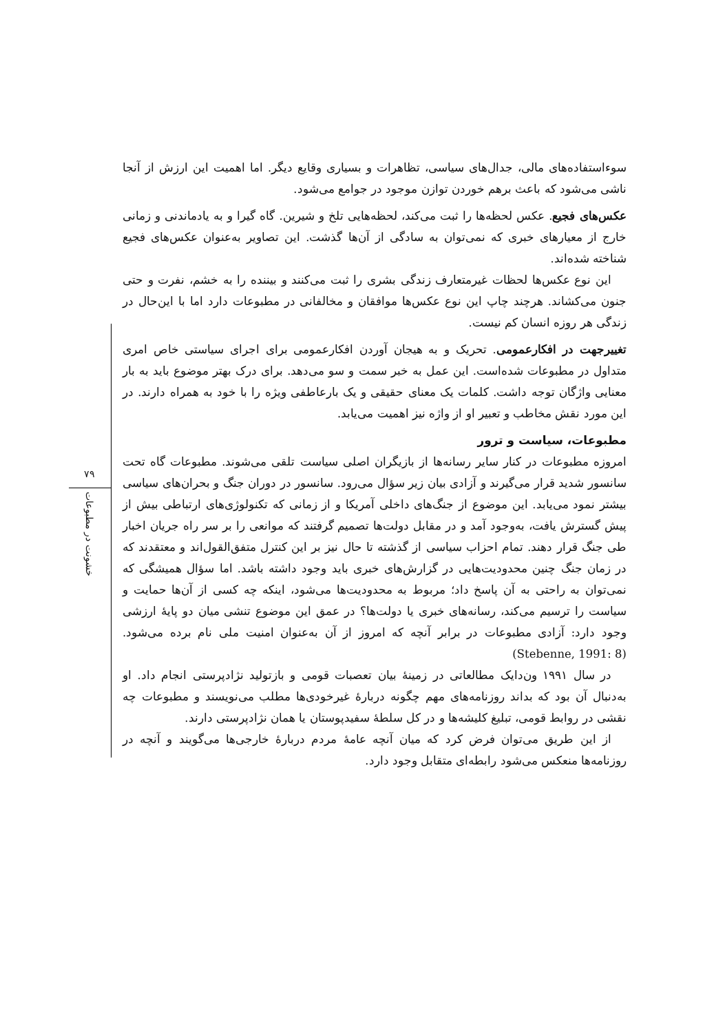۷۹
خشونت در مطبوعات
سوءاستفاده‌های مالی، جدال‌های سیاسی، تظاهرات و بسیاری وقایع دیگر. اما اهمیت این ارزش از آنجا ناشی می‌شود که باعث برهم خوردن توازن موجود در جوامع می‌شود.
عکس‌های فجیع. عکس لحظه‌ها را ثبت می‌کند، لحظه‌هایی تلخ و شیرین. گاه گیرا و به یادماندنی و زمانی خارج از معیارهای خبری که نمی‌توان به سادگی از آن‌ها گذشت. این تصاویر به‌عنوان عکس‌های فجیع شناخته شده‌اند.
این نوع عکس‌ها لحظات غیرمتعارف زندگی بشری را ثبت می‌کنند و بیننده را به خشم، نفرت و حتی جنون می‌کشاند. هرچند چاپ این نوع عکس‌ها موافقان و مخالفانی در مطبوعات دارد اما با این‌حال در زندگی هر روزه انسان کم نیست.
تغییرجهت در افکارعمومی. تحریک و به هیجان آوردن افکارعمومی برای اجرای سیاستی خاص امری متداول در مطبوعات شده‌است. این عمل به خبر سمت و سو می‌دهد. برای درک بهتر موضوع باید به بار معنایی واژگان توجه داشت. کلمات یک معنای حقیقی و یک بارعاطفی ویژه را با خود به همراه دارند. در این مورد نقش مخاطب و تعبیر او از واژه نیز اهمیت می‌یابد.
مطبوعات، سیاست و ترور
امروزه مطبوعات در کنار سایر رسانه‌ها از بازیگران اصلی سیاست تلقی می‌شوند. مطبوعات گاه تحت سانسور شدید قرار می‌گیرند و آزادی بیان زیر سؤال می‌رود. سانسور در دوران جنگ و بحران‌های سیاسی بیشتر نمود می‌یابد. این موضوع از جنگ‌های داخلی آمریکا و از زمانی که تکنولوژی‌های ارتباطی بیش از پیش گسترش یافت، به‌وجود آمد و در مقابل دولت‌ها تصمیم گرفتند که موانعی را بر سر راه جریان اخبار طی جنگ قرار دهند. تمام احزاب سیاسی از گذشته تا حال نیز بر این کنترل متفق‌القول‌اند و معتقدند که در زمان جنگ چنین محدودیت‌هایی در گزارش‌های خبری باید وجود داشته باشد. اما سؤال همیشگی که نمی‌توان به راحتی به آن پاسخ داد؛ مربوط به محدودیت‌ها می‌شود، اینکه چه کسی از آن‌ها حمایت و سیاست را ترسیم می‌کند، رسانه‌های خبری یا دولت‌ها؟ در عمق این موضوع تنشی میان دو پایهٔ ارزشی وجود دارد: آزادی مطبوعات در برابر آنچه که امروز از آن به‌عنوان امنیت ملی نام برده می‌شود. (Stebenne, 1991: 8)
در سال ۱۹۹۱ ون‌دایک مطالعاتی در زمینهٔ بیان تعصبات قومی و بازتولید نژادپرستی انجام داد. او به‌دنبال آن بود که بداند روزنامه‌های مهم چگونه دربارهٔ غیرخودی‌ها مطلب می‌نویسند و مطبوعات چه نقشی در روابط قومی، تبلیغ کلیشه‌ها و در کل سلطهٔ سفیدپوستان یا همان نژادپرستی دارند.
از این طریق می‌توان فرض کرد که میان آنچه عامهٔ مردم دربارهٔ خارجی‌ها می‌گویند و آنچه در روزنامه‌ها منعکس می‌شود رابطه‌ای متقابل وجود دارد.